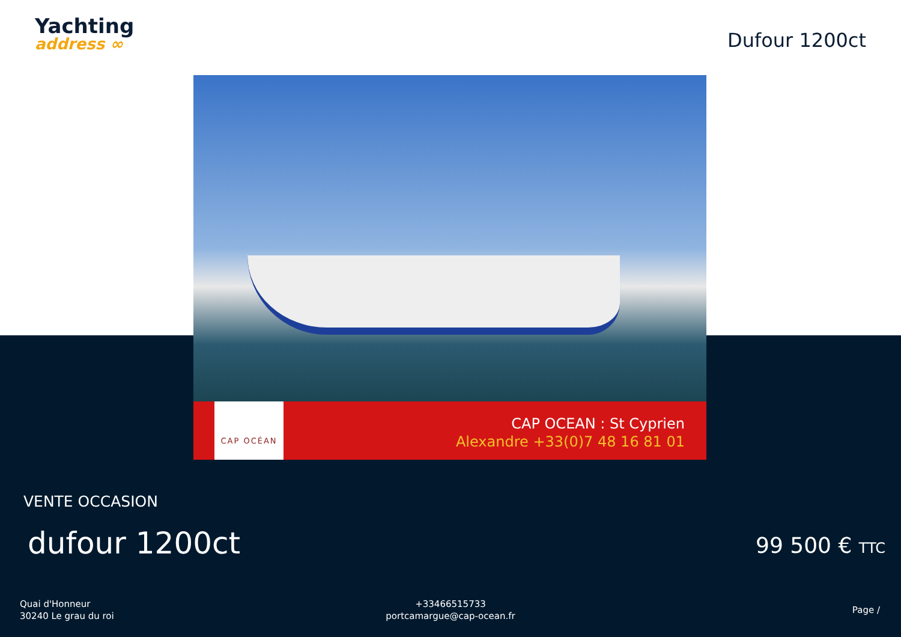Yachting
address ∞
Dufour 1200ct
CAP OCÉAN
CAP OCEAN : St Cyprien
Alexandre +33(0)7 48 16 81 01
VENTE OCCASION
dufour 1200ct 99 500 € TTC
Quai d'Honneur
30240 Le grau du roi
+33466515733
portcamargue@cap-ocean.fr
Page /